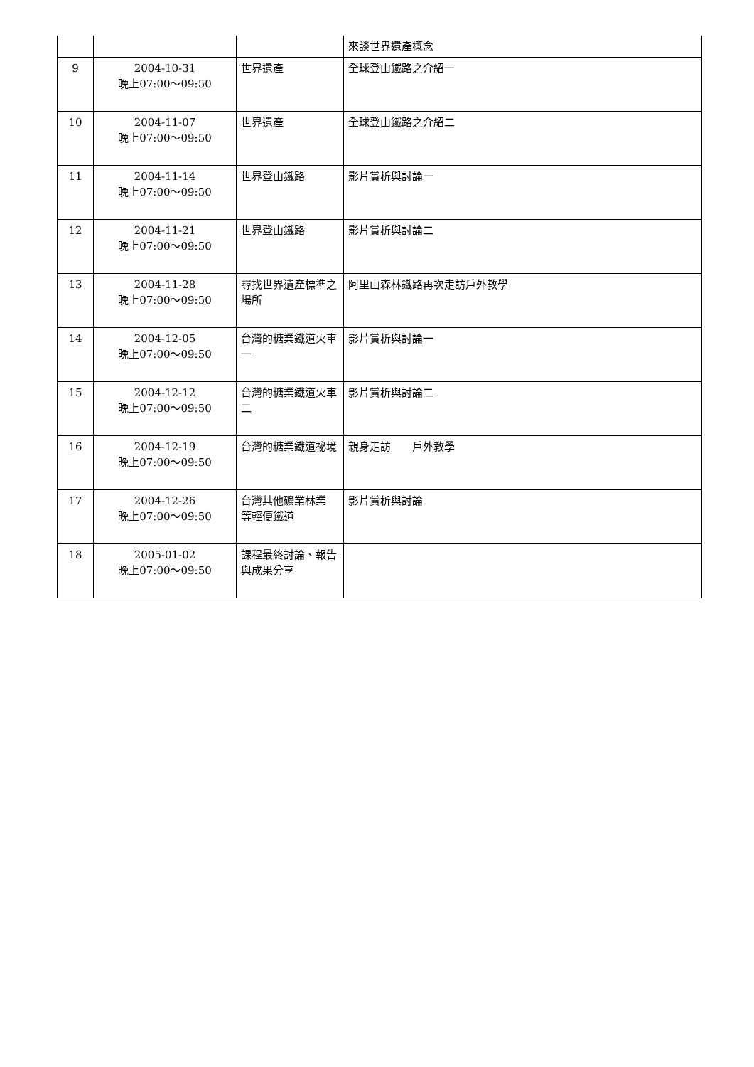| | | | 來談世界遺產概念 |
| 9 | 2004-10-31 晚上07:00～09:50 | 世界遺產 | 全球登山鐵路之介紹一 |
| 10 | 2004-11-07 晚上07:00～09:50 | 世界遺產 | 全球登山鐵路之介紹二 |
| 11 | 2004-11-14 晚上07:00～09:50 | 世界登山鐵路 | 影片賞析與討論一 |
| 12 | 2004-11-21 晚上07:00～09:50 | 世界登山鐵路 | 影片賞析與討論二 |
| 13 | 2004-11-28 晚上07:00～09:50 | 尋找世界遺產標準之場所 | 阿里山森林鐵路再次走訪戶外教學 |
| 14 | 2004-12-05 晚上07:00～09:50 | 台灣的糖業鐵道火車一 | 影片賞析與討論一 |
| 15 | 2004-12-12 晚上07:00～09:50 | 台灣的糖業鐵道火車二 | 影片賞析與討論二 |
| 16 | 2004-12-19 晚上07:00～09:50 | 台灣的糖業鐵道祕境 | 親身走訪 戶外教學 |
| 17 | 2004-12-26 晚上07:00～09:50 | 台灣其他礦業林業 等輕便鐵道 | 影片賞析與討論 |
| 18 | 2005-01-02 晚上07:00～09:50 | 課程最終討論、報告 與成果分享 | |